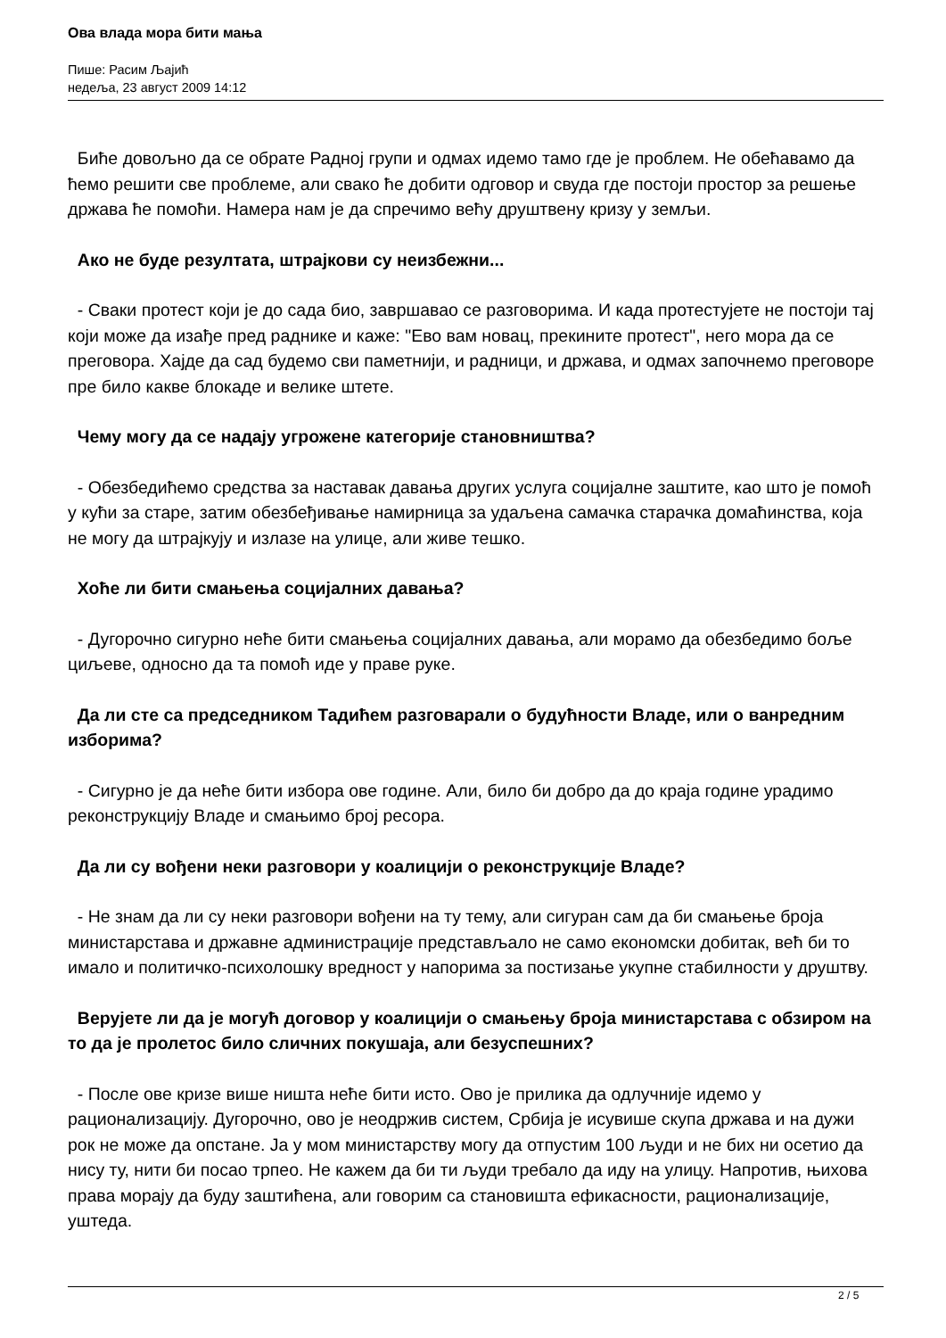Ова влада мора бити мања
Пише: Расим Љајић
недеља, 23 август 2009 14:12
Биће довољно да се обрате Радној групи и одмах идемо тамо где је проблем. Не обећавамо да ћемо решити све проблеме, али свако ће добити одговор и свуда где постоји простор за решење држава ће помоћи. Намера нам је да спречимо већу друштвену кризу у земљи.
Ако не буде резултата, штрајкови су неизбежни...
- Сваки протест који је до сада био, завршавао се разговорима. И када протестујете не постоји тај који може да изађе пред раднике и каже: "Ево вам новац, прекините протест", него мора да се преговора. Хајде да сад будемо сви паметнији, и радници, и држава, и одмах започнемо преговоре пре било какве блокаде и велике штете.
Чему могу да се надају угрожене категорије становништва?
- Обезбедићемо средства за наставак давања других услуга социјалне заштите, као што је помоћ у кући за старе, затим обезбеђивање намирница за удаљена самачка старачка домаћинства, која не могу да штрајкују и излазе на улице, али живе тешко.
Хоће ли бити смањења социјалних давања?
- Дугорочно сигурно неће бити смањења социјалних давања, али морамо да обезбедимо боље циљеве, односно да та помоћ иде у праве руке.
Да ли сте са председником Тадићем разговарали о будућности Владе, или о ванредним изборима?
- Сигурно је да неће бити избора ове године. Али, било би добро да до краја године урадимо реконструкцију Владе и смањимо број ресора.
Да ли су вођени неки разговори у коалицији о реконструкције Владе?
- Не знам да ли су неки разговори вођени на ту тему, али сигуран сам да би смањење броја министарстава и државне администрације представљало не само економски добитак, већ би то имало и политичко-психолошку вредност у напорима за постизање укупне стабилности у друштву.
Верујете ли да је могућ договор у коалицији о смањењу броја министарстава с обзиром на то да је пролетос било сличних покушаја, али безуспешних?
- После ове кризе више ништа неће бити исто. Ово је прилика да одлучније идемо у рационализацију. Дугорочно, ово је неодржив систем, Србија је исувише скупа држава и на дужи рок не може да опстане. Ја у мом министарству могу да отпустим 100 људи и не бих ни осетио да нису ту, нити би посао трпео. Не кажем да би ти људи требало да иду на улицу. Напротив, њихова права морају да буду заштићена, али говорим са становишта ефикасности, рационализације, уштеда.
2 / 5